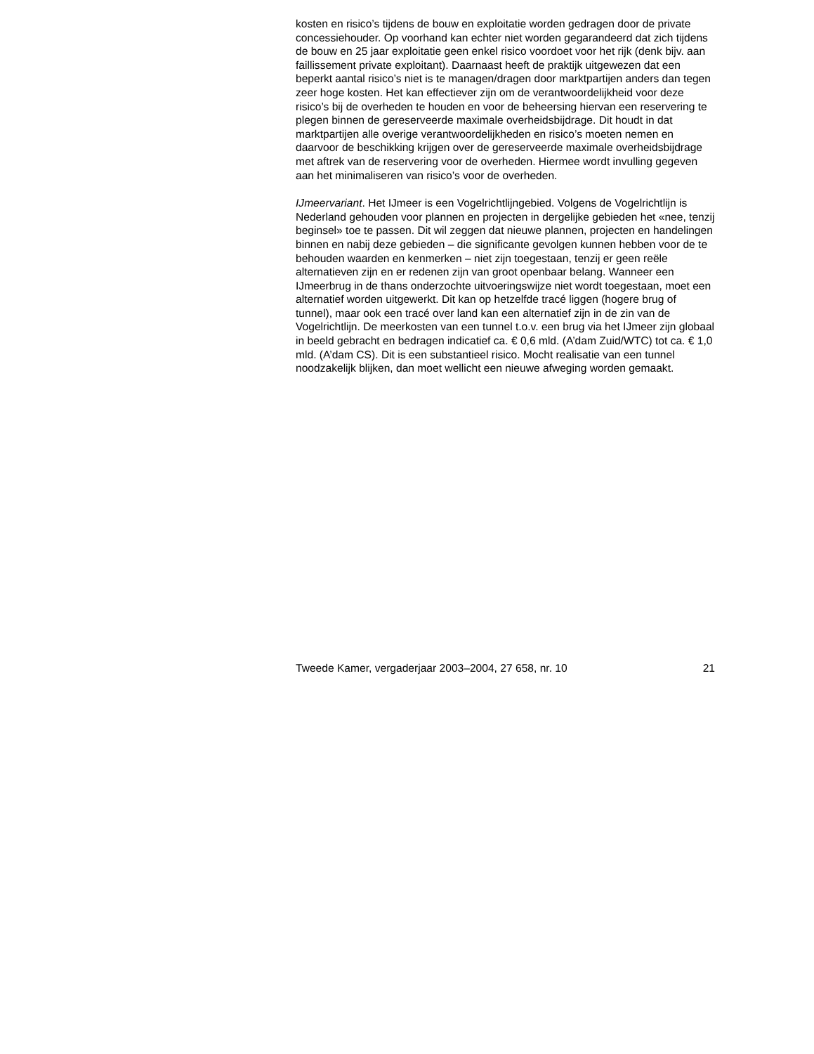kosten en risico’s tijdens de bouw en exploitatie worden gedragen door de private concessiehouder. Op voorhand kan echter niet worden gegarandeerd dat zich tijdens de bouw en 25 jaar exploitatie geen enkel risico voordoet voor het rijk (denk bijv. aan faillissement private exploitant). Daarnaast heeft de praktijk uitgewezen dat een beperkt aantal risico’s niet is te managen/dragen door marktpartijen anders dan tegen zeer hoge kosten. Het kan effectiever zijn om de verantwoordelijkheid voor deze risico’s bij de overheden te houden en voor de beheersing hiervan een reservering te plegen binnen de gereserveerde maximale overheidsbijdrage. Dit houdt in dat marktpartijen alle overige verantwoordelijkheden en risico’s moeten nemen en daarvoor de beschikking krijgen over de gereserveerde maximale overheidsbijdrage met aftrek van de reservering voor de overheden. Hiermee wordt invulling gegeven aan het minimaliseren van risico’s voor de overheden.
IJmeervariant. Het IJmeer is een Vogelrichtlijngebied. Volgens de Vogelrichtlijn is Nederland gehouden voor plannen en projecten in dergelijke gebieden het «nee, tenzij beginsel» toe te passen. Dit wil zeggen dat nieuwe plannen, projecten en handelingen binnen en nabij deze gebieden – die significante gevolgen kunnen hebben voor de te behouden waarden en kenmerken – niet zijn toegestaan, tenzij er geen reële alternatieven zijn en er redenen zijn van groot openbaar belang. Wanneer een IJmeerbrug in de thans onderzochte uitvoeringswijze niet wordt toegestaan, moet een alternatief worden uitgewerkt. Dit kan op hetzelfde tracé liggen (hogere brug of tunnel), maar ook een tracé over land kan een alternatief zijn in de zin van de Vogelrichtlijn. De meerkosten van een tunnel t.o.v. een brug via het IJmeer zijn globaal in beeld gebracht en bedragen indicatief ca. € 0,6 mld. (A’dam Zuid/WTC) tot ca. € 1,0 mld. (A’dam CS). Dit is een substantieel risico. Mocht realisatie van een tunnel noodzakelijk blijken, dan moet wellicht een nieuwe afweging worden gemaakt.
Tweede Kamer, vergaderjaar 2003–2004, 27 658, nr. 10 21